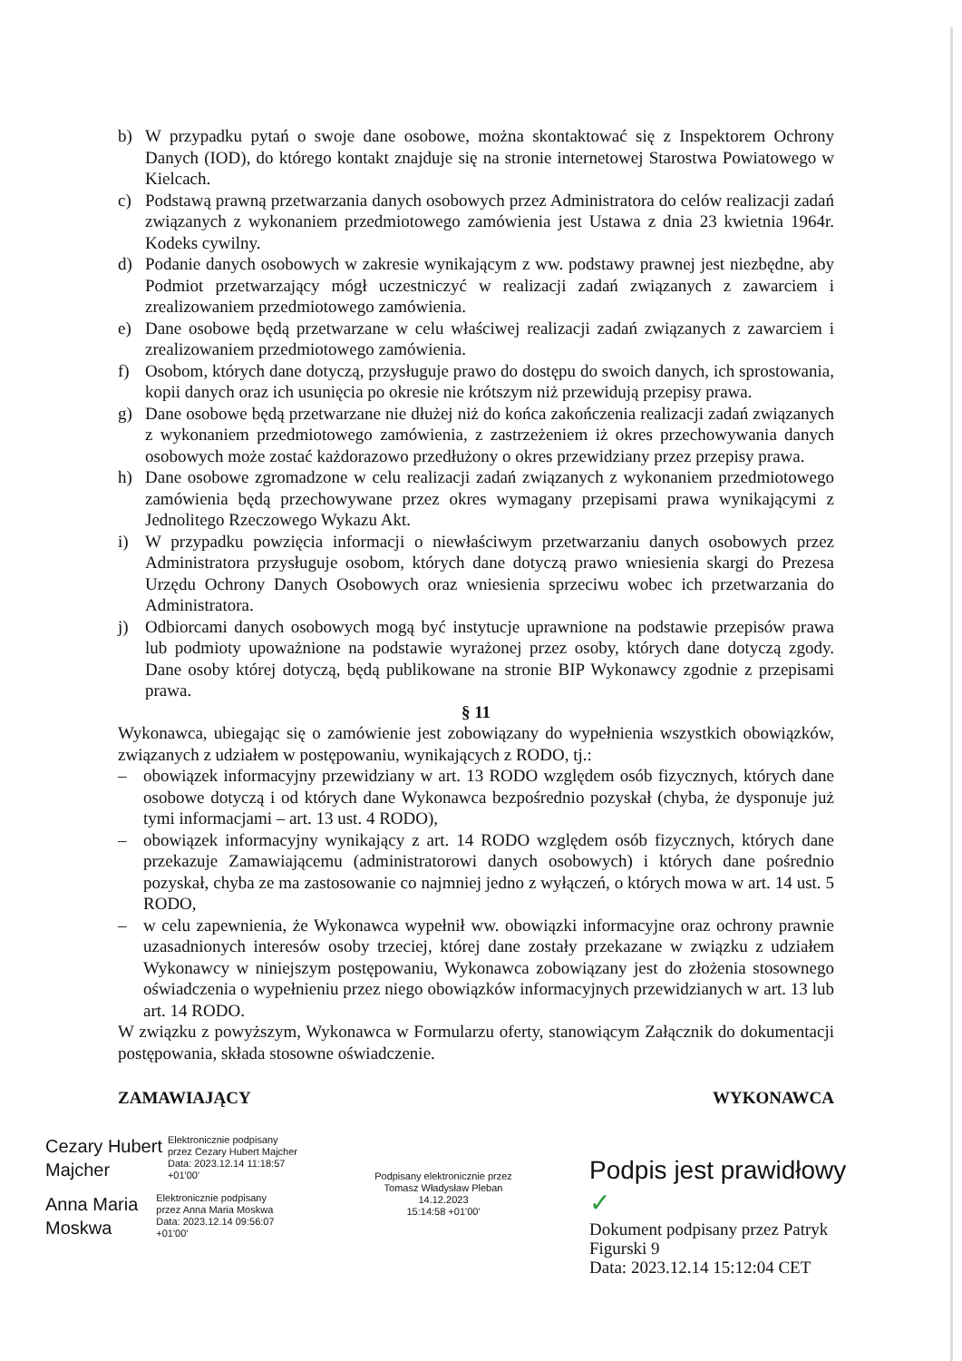b) W przypadku pytań o swoje dane osobowe, można skontaktować się z Inspektorem Ochrony Danych (IOD), do którego kontakt znajduje się na stronie internetowej Starostwa Powiatowego w Kielcach.
c) Podstawą prawną przetwarzania danych osobowych przez Administratora do celów realizacji zadań związanych z wykonaniem przedmiotowego zamówienia jest Ustawa z dnia 23 kwietnia 1964r. Kodeks cywilny.
d) Podanie danych osobowych w zakresie wynikającym z ww. podstawy prawnej jest niezbędne, aby Podmiot przetwarzający mógł uczestniczyć w realizacji zadań związanych z zawarciem i zrealizowaniem przedmiotowego zamówienia.
e) Dane osobowe będą przetwarzane w celu właściwej realizacji zadań związanych z zawarciem i zrealizowaniem przedmiotowego zamówienia.
f) Osobom, których dane dotyczą, przysługuje prawo do dostępu do swoich danych, ich sprostowania, kopii danych oraz ich usunięcia po okresie nie krótszym niż przewidują przepisy prawa.
g) Dane osobowe będą przetwarzane nie dłużej niż do końca zakończenia realizacji zadań związanych z wykonaniem przedmiotowego zamówienia, z zastrzeżeniem iż okres przechowywania danych osobowych może zostać każdorazowo przedłużony o okres przewidziany przez przepisy prawa.
h) Dane osobowe zgromadzone w celu realizacji zadań związanych z wykonaniem przedmiotowego zamówienia będą przechowywane przez okres wymagany przepisami prawa wynikającymi z Jednolitego Rzeczowego Wykazu Akt.
i) W przypadku powzięcia informacji o niewłaściwym przetwarzaniu danych osobowych przez Administratora przysługuje osobom, których dane dotyczą prawo wniesienia skargi do Prezesa Urzędu Ochrony Danych Osobowych oraz wniesienia sprzeciwu wobec ich przetwarzania do Administratora.
j) Odbiorcami danych osobowych mogą być instytucje uprawnione na podstawie przepisów prawa lub podmioty upoważnione na podstawie wyrażonej przez osoby, których dane dotyczą zgody. Dane osoby której dotyczą, będą publikowane na stronie BIP Wykonawcy zgodnie z przepisami prawa.
§ 11
Wykonawca, ubiegając się o zamówienie jest zobowiązany do wypełnienia wszystkich obowiązków, związanych z udziałem w postępowaniu, wynikających z RODO, tj.:
– obowiązek informacyjny przewidziany w art. 13 RODO względem osób fizycznych, których dane osobowe dotyczą i od których dane Wykonawca bezpośrednio pozyskał (chyba, że dysponuje już tymi informacjami – art. 13 ust. 4 RODO),
– obowiązek informacyjny wynikający z art. 14 RODO względem osób fizycznych, których dane przekazuje Zamawiającemu (administratorowi danych osobowych) i których dane pośrednio pozyskał, chyba ze ma zastosowanie co najmniej jedno z wyłączeń, o których mowa w art. 14 ust. 5 RODO,
– w celu zapewnienia, że Wykonawca wypełnił ww. obowiązki informacyjne oraz ochrony prawnie uzasadnionych interesów osoby trzeciej, której dane zostały przekazane w związku z udziałem Wykonawcy w niniejszym postępowaniu, Wykonawca zobowiązany jest do złożenia stosownego oświadczenia o wypełnieniu przez niego obowiązków informacyjnych przewidzianych w art. 13 lub art. 14 RODO.
W związku z powyższym, Wykonawca w Formularzu oferty, stanowiącym Załącznik do dokumentacji postępowania, składa stosowne oświadczenie.
ZAMAWIAJĄCY WYKONAWCA
Cezary Hubert
Majcher
Elektronicznie podpisany
przez Cezary Hubert Majcher
Data: 2023.12.14 11:18:57
+01'00'
Anna Maria
Moskwa
Elektronicznie podpisany
przez Anna Maria Moskwa
Data: 2023.12.14 09:56:07
+01'00'
Podpisany elektronicznie przez
Tomasz Władysław Pleban
14.12.2023
15:14:58 +01'00'
Podpis jest prawidłowy ✓
Dokument podpisany przez Patryk Figurski 9
Data: 2023.12.14 15:12:04 CET